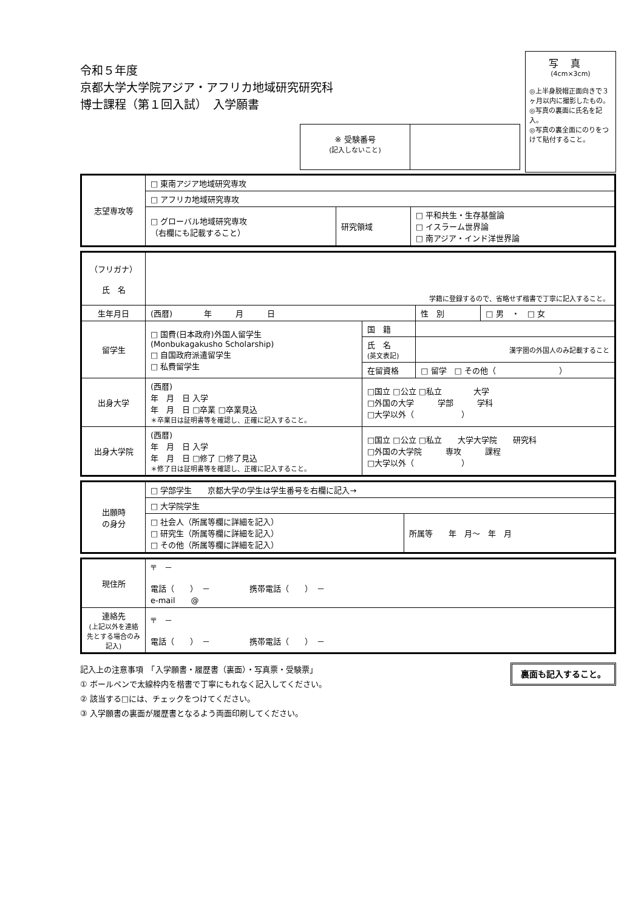令和５年度
京都大学大学院アジア・アフリカ地域研究研究科
博士課程（第１回入試）　入学願書
写真
(4cm×3cm)
◎上半身脱帽正面向きで３ヶ月以内に撮影したもの。
◎写真の裏面に氏名を記入。
◎写真の裏全面にのりをつけて貼付すること。
※ 受験番号
(記入しないこと)
| 志望専攻等 | □ 東南アジア地域研究専攻 | | |
| | □ アフリカ地域研究専攻 | | |
| | □ グローバル地域研究専攻 （右欄にも記載すること） | 研究領域 | □ 平和共生・生存基盤論 □ イスラーム世界論 □ 南アジア・インド洋世界論 |
| （フリガナ） 氏 名 | 学籍に登録するので、省略せず楷書で丁寧に記入すること。 | | | |
| 生年月日 | (西暦) 年 月 日 | | 性 別 | □ 男 ・ □ 女 |
| 留学生 | □ 国費(日本政府)外国人留学生 (Monbukagakusho Scholarship) □ 自国政府派遣留学生 □ 私費留学生 | 国 籍 | | |
| | | 氏 名 (英文表記) | 漢字圏の外国人のみ記載すること | |
| | | 在留資格 | □ 留学 □ その他（ ） | |
| 出身大学 | (西暦) 年 月 日 入学 年 月 日 □卒業 □卒業見込 ＊卒業日は証明書等を確認し、正確に記入すること。 | □国立 □公立 □私立 大学 □外国の大学 学部 学科 □大学以外（ ） | | |
| 出身大学院 | (西暦) 年 月 日 入学 年 月 日 □修了 □修了見込 ＊修了日は証明書等を確認し、正確に記入すること。 | □国立 □公立 □私立 大学大学院 研究科 □外国の大学院 専攻 課程 □大学以外（ ） | | |
| 出願時 の身分 | □ 学部学生 京都大学の学生は学生番号を右欄に記入→ | |
| | □ 大学院学生 | |
| | □ 社会人（所属等欄に詳細を記入） □ 研究生（所属等欄に詳細を記入） □ その他（所属等欄に詳細を記入） | 所属等 年 月～ 年 月 |
| 現住所 | 〒 － 電話（ ） － 携帯電話（ ） － e-mail @ |
| 連絡先 (上記以外を連絡先とする場合のみ記入) | 〒 － 電話（ ） － 携帯電話（ ） － |
裏面も記入すること。 記入上の注意事項　「入学願書・履歴書（裏面）・写真票・受験票」
① ボールペンで太線枠内を楷書で丁寧にもれなく記入してください。
② 該当する□には、チェックをつけてください。
③ 入学願書の裏面が履歴書となるよう両面印刷してください。